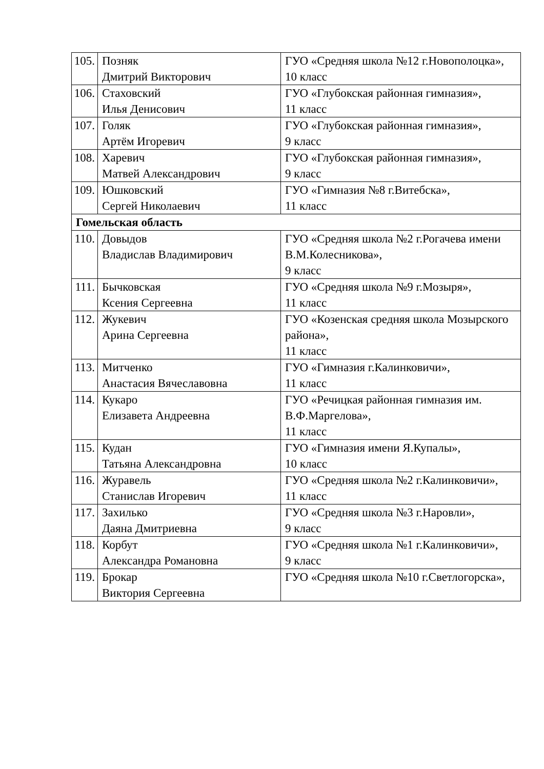| 105. | Позняк Дмитрий Викторович | ГУО «Средняя школа №12 г.Новополоцка», 10 класс |
| 106. | Стаховский Илья Денисович | ГУО «Глубокская районная гимназия», 11 класс |
| 107. | Голяк Артём Игоревич | ГУО «Глубокская районная гимназия», 9 класс |
| 108. | Харевич Матвей Александрович | ГУО «Глубокская районная гимназия», 9 класс |
| 109. | Юшковский Сергей Николаевич | ГУО «Гимназия №8 г.Витебска», 11 класс |
| Гомельская область | | |
| 110. | Довыдов Владислав Владимирович | ГУО «Средняя школа №2 г.Рогачева имени В.М.Колесникова», 9 класс |
| 111. | Бычковская Ксения Сергеевна | ГУО «Средняя школа №9 г.Мозыря», 11 класс |
| 112. | Жукевич Арина Сергеевна | ГУО «Козенская средняя школа Мозырского района», 11 класс |
| 113. | Митченко Анастасия Вячеславовна | ГУО «Гимназия г.Калинковичи», 11 класс |
| 114. | Кукаро Елизавета Андреевна | ГУО «Речицкая районная гимназия им. В.Ф.Маргелова», 11 класс |
| 115. | Кудан Татьяна Александровна | ГУО «Гимназия имени Я.Купалы», 10 класс |
| 116. | Журавель Станислав Игоревич | ГУО «Средняя школа №2 г.Калинковичи», 11 класс |
| 117. | Захилько Даяна Дмитриевна | ГУО «Средняя школа №3 г.Наровли», 9 класс |
| 118. | Корбут Александра Романовна | ГУО «Средняя школа №1 г.Калинковичи», 9 класс |
| 119. | Брокар Виктория Сергеевна | ГУО «Средняя школа №10 г.Светлогорска», |